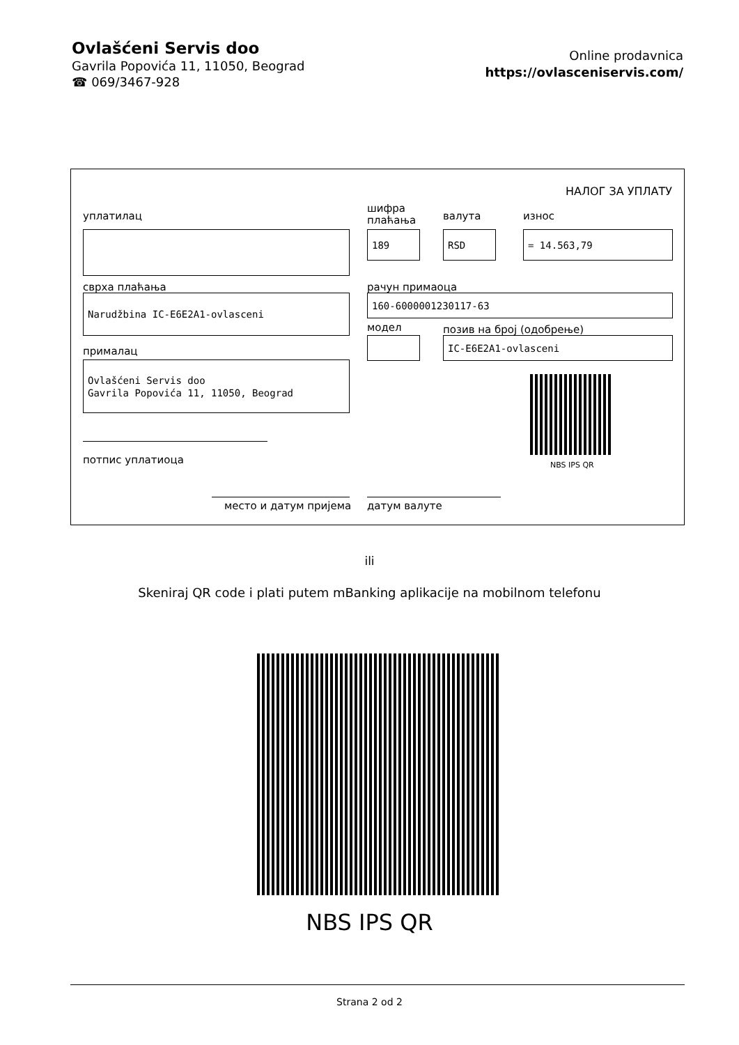Ovlašćeni Servis doo
Gavrila Popovića 11, 11050, Beograd
☎ 069/3467-928
Online prodavnica
https://ovlasceniservis.com/
НАЛОГ ЗА УПЛАТУ
уплатилац
шифра
плаћања
валута износ
189 RSD = 14.563,79
сврха плаћања рачун примаоца
Narudžbina IC-E6E2A1-ovlasceni 160-6000001230117-63
модел позив на број (одобрење)
IC-E6E2A1-ovlasceni
прималац
Ovlašćeni Servis doo
Gavrila Popovića 11, 11050, Beograd
NBS IPS QR
потпис уплатиоца
место и датум пријема датум валуте
ili
Skeniraj QR code i plati putem mBanking aplikacije na mobilnom telefonu
NBS IPS QR
Strana 2 od 2